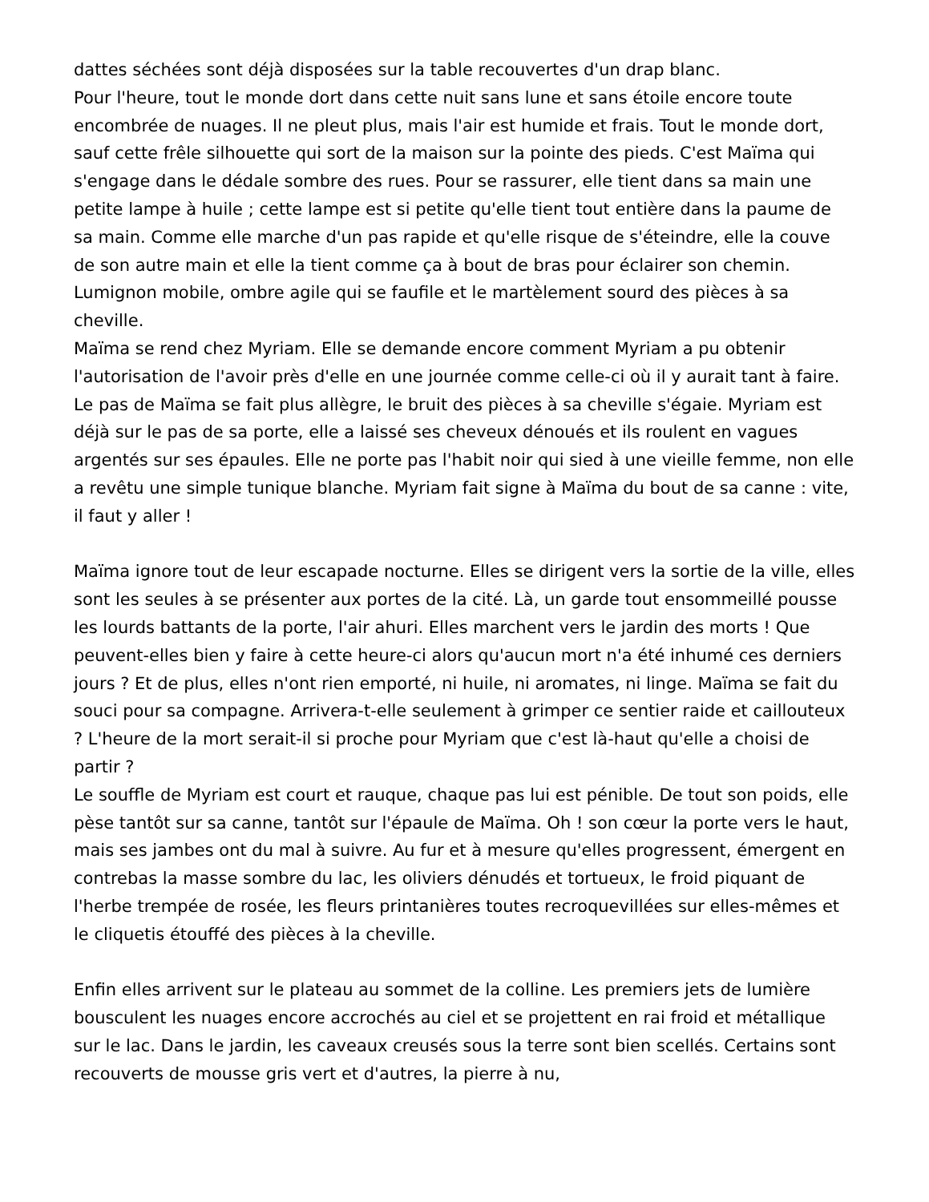dattes séchées sont déjà disposées sur la table recouvertes d'un drap blanc.
Pour l'heure, tout le monde dort dans cette nuit sans lune et sans étoile encore toute encombrée de nuages. Il ne pleut plus, mais l'air est humide et frais. Tout le monde dort, sauf cette frêle silhouette qui sort de la maison sur la pointe des pieds. C'est Maïma qui s'engage dans le dédale sombre des rues. Pour se rassurer, elle tient dans sa main une petite lampe à huile ; cette lampe est si petite qu'elle tient tout entière dans la paume de sa main. Comme elle marche d'un pas rapide et qu'elle risque de s'éteindre, elle la couve de son autre main et elle la tient comme ça à bout de bras pour éclairer son chemin. Lumignon mobile, ombre agile qui se faufile et le martèlement sourd des pièces à sa cheville.
Maïma se rend chez Myriam. Elle se demande encore comment Myriam a pu obtenir l'autorisation de l'avoir près d'elle en une journée comme celle-ci où il y aurait tant à faire. Le pas de Maïma se fait plus allègre, le bruit des pièces à sa cheville s'égaie. Myriam est déjà sur le pas de sa porte, elle a laissé ses cheveux dénoués et ils roulent en vagues argentés sur ses épaules. Elle ne porte pas l'habit noir qui sied à une vieille femme, non elle a revêtu une simple tunique blanche. Myriam fait signe à Maïma du bout de sa canne : vite, il faut y aller !
Maïma ignore tout de leur escapade nocturne. Elles se dirigent vers la sortie de la ville, elles sont les seules à se présenter aux portes de la cité. Là, un garde tout ensommeillé pousse les lourds battants de la porte, l'air ahuri. Elles marchent vers le jardin des morts ! Que peuvent-elles bien y faire à cette heure-ci alors qu'aucun mort n'a été inhumé ces derniers jours ? Et de plus, elles n'ont rien emporté, ni huile, ni aromates, ni linge. Maïma se fait du souci pour sa compagne. Arrivera-t-elle seulement à grimper ce sentier raide et caillouteux ? L'heure de la mort serait-il si proche pour Myriam que c'est là-haut qu'elle a choisi de partir ?
Le souffle de Myriam est court et rauque, chaque pas lui est pénible. De tout son poids, elle pèse tantôt sur sa canne, tantôt sur l'épaule de Maïma. Oh ! son cœur la porte vers le haut, mais ses jambes ont du mal à suivre. Au fur et à mesure qu'elles progressent, émergent en contrebas la masse sombre du lac, les oliviers dénudés et tortueux, le froid piquant de l'herbe trempée de rosée, les fleurs printanières toutes recroquevillées sur elles-mêmes et le cliquetis étouffé des pièces à la cheville.
Enfin elles arrivent sur le plateau au sommet de la colline. Les premiers jets de lumière bousculent les nuages encore accrochés au ciel et se projettent en rai froid et métallique sur le lac. Dans le jardin, les caveaux creusés sous la terre sont bien scellés. Certains sont recouverts de mousse gris vert et d'autres, la pierre à nu,